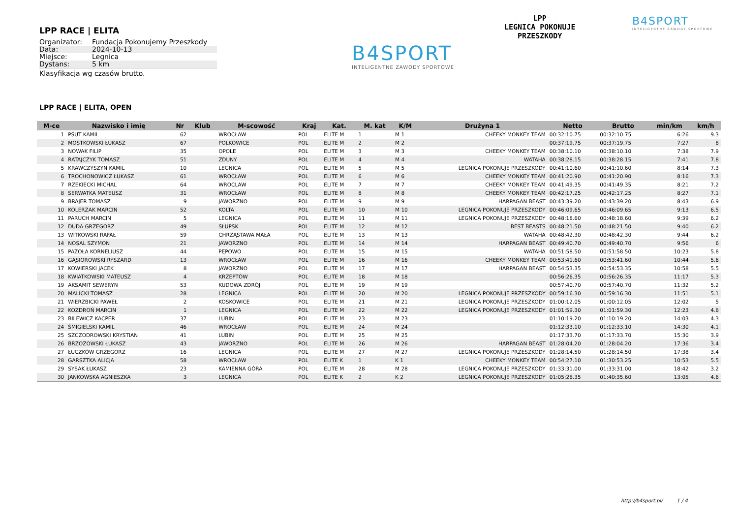LPP RACE | ELITA
| Organizator: | Fundacja Pokonujemy Przeszkody |
| Data: | 2024-10-13 |
| Miejsce: | Legnica |
| Dystans: | 5 km |
Klasyfikacja wg czasów brutto.
B4SPORT
INTELIGENTNE ZAWODY SPORTOWE
LPP
LEGNICA POKONUJE
PRZESZKODY
B4SPORT
INTELIGENTNE ZAWODY SPORTOWE
LPP RACE | ELITA, OPEN
| M-ce | Nazwisko i imię | Nr | Klub | M-scowość | Kraj | Kat. | M. kat | K/M | Drużyna 1 | Netto | Brutto | min/km | km/h |
| --- | --- | --- | --- | --- | --- | --- | --- | --- | --- | --- | --- | --- | --- |
| 1 | PSUT KAMIL | 62 | | WROCŁAW | POL | ELITE M | 1 | M 1 | CHEEKY MONKEY TEAM | 00:32:10.75 | 00:32:10.75 | 6:26 | 9.3 |
| 2 | MOSTKOWSKI ŁUKASZ | 67 | | POLKOWICE | POL | ELITE M | 2 | M 2 | | 00:37:19.75 | 00:37:19.75 | 7:27 | 8 |
| 3 | NOWAK FILIP | 35 | | OPOLE | POL | ELITE M | 3 | M 3 | CHEEKY MONKEY TEAM | 00:38:10.10 | 00:38:10.10 | 7:38 | 7.9 |
| 4 | RATAJCZYK TOMASZ | 51 | | ZDUNY | POL | ELITE M | 4 | M 4 | WATAHA | 00:38:28.15 | 00:38:28.15 | 7:41 | 7.8 |
| 5 | KRAWCZYSZYN KAMIL | 10 | | LEGNICA | POL | ELITE M | 5 | M 5 | LEGNICA POKONUJE PRZESZKODY | 00:41:10.60 | 00:41:10.60 | 8:14 | 7.3 |
| 6 | TROCHONOWICZ ŁUKASZ | 61 | | WROCŁAW | POL | ELITE M | 6 | M 6 | CHEEKY MONKEY TEAM | 00:41:20.90 | 00:41:20.90 | 8:16 | 7.3 |
| 7 | RZEKIECKI MICHAL | 64 | | WROCLAW | POL | ELITE M | 7 | M 7 | CHEEKY MONKEY TEAM | 00:41:49.35 | 00:41:49.35 | 8:21 | 7.2 |
| 8 | SERWATKA MATEUSZ | 31 | | WROCŁAW | POL | ELITE M | 8 | M 8 | CHEEKY MONKEY TEAM | 00:42:17.25 | 00:42:17.25 | 8:27 | 7.1 |
| 9 | BRAJER TOMASZ | 9 | | JAWORZNO | POL | ELITE M | 9 | M 9 | HARPAGAN BEAST | 00:43:39.20 | 00:43:39.20 | 8:43 | 6.9 |
| 10 | KOLERZAK MARCIN | 52 | | KOLTA | POL | ELITE M | 10 | M 10 | LEGNICA POKONUJE PRZESZKODY | 00:46:09.65 | 00:46:09.65 | 9:13 | 6.5 |
| 11 | PARUCH MARCIN | 5 | | LEGNICA | POL | ELITE M | 11 | M 11 | LEGNICA POKONUJE PRZESZKODY | 00:48:18.60 | 00:48:18.60 | 9:39 | 6.2 |
| 12 | DUDA GRZEGORZ | 49 | | SŁUPSK | POL | ELITE M | 12 | M 12 | BEST BEASTS | 00:48:21.50 | 00:48:21.50 | 9:40 | 6.2 |
| 13 | WITKOWSKI RAFAŁ | 59 | | CHRZĄSTAWA MAŁA | POL | ELITE M | 13 | M 13 | WATAHA | 00:48:42.30 | 00:48:42.30 | 9:44 | 6.2 |
| 14 | NOSAL SZYMON | 21 | | JAWORZNO | POL | ELITE M | 14 | M 14 | HARPAGAN BEAST | 00:49:40.70 | 00:49:40.70 | 9:56 | 6 |
| 15 | PAZOŁA KORNELIUSZ | 44 | | PĘPOWO | POL | ELITE M | 15 | M 15 | WATAHA | 00:51:58.50 | 00:51:58.50 | 10:23 | 5.8 |
| 16 | GĄSIOROWSKI RYSZARD | 13 | | WROCŁAW | POL | ELITE M | 16 | M 16 | CHEEKY MONKEY TEAM | 00:53:41.60 | 00:53:41.60 | 10:44 | 5.6 |
| 17 | KOWIERSKI JACEK | 8 | | JAWORZNO | POL | ELITE M | 17 | M 17 | HARPAGAN BEAST | 00:54:53.35 | 00:54:53.35 | 10:58 | 5.5 |
| 18 | KWIATKOWSKI MATEUSZ | 4 | | KRZEPTÓW | POL | ELITE M | 18 | M 18 | | 00:56:26.35 | 00:56:26.35 | 11:17 | 5.3 |
| 19 | AKSAMIT SEWERYN | 53 | | KUDOWA ZDRÓJ | POL | ELITE M | 19 | M 19 | | 00:57:40.70 | 00:57:40.70 | 11:32 | 5.2 |
| 20 | MALICKI TOMASZ | 28 | | LEGNICA | POL | ELITE M | 20 | M 20 | LEGNICA POKONUJE PRZESZKODY | 00:59:16.30 | 00:59:16.30 | 11:51 | 5.1 |
| 21 | WIERZBICKI PAWEŁ | 2 | | KOSKOWICE | POL | ELITE M | 21 | M 21 | LEGNICA POKONUJE PRZESZKODY | 01:00:12.05 | 01:00:12.05 | 12:02 | 5 |
| 22 | KOZDROŃ MARCIN | 1 | | LEGNICA | POL | ELITE M | 22 | M 22 | LEGNICA POKONUJE PRZESZKODY | 01:01:59.30 | 01:01:59.30 | 12:23 | 4.8 |
| 23 | BILEWICZ KACPER | 37 | | LUBIN | POL | ELITE M | 23 | M 23 | | 01:10:19.20 | 01:10:19.20 | 14:03 | 4.3 |
| 24 | ŚMIGIELSKI KAMIL | 46 | | WROCŁAW | POL | ELITE M | 24 | M 24 | | 01:12:33.10 | 01:12:33.10 | 14:30 | 4.1 |
| 25 | SZCZODROWSKI KRYSTIAN | 41 | | LUBIN | POL | ELITE M | 25 | M 25 | | 01:17:33.70 | 01:17:33.70 | 15:30 | 3.9 |
| 26 | BRZOZOWSKI ŁUKASZ | 43 | | JAWORZNO | POL | ELITE M | 26 | M 26 | HARPAGAN BEAST | 01:28:04.20 | 01:28:04.20 | 17:36 | 3.4 |
| 27 | ŁUCZKÓW GRZEGORZ | 16 | | LEGNICA | POL | ELITE M | 27 | M 27 | LEGNICA POKONUJE PRZESZKODY | 01:28:14.50 | 01:28:14.50 | 17:38 | 3.4 |
| 28 | GARSZTKA ALICJA | 58 | | WROCŁAW | POL | ELITE K | 1 | K 1 | CHEEKY MONKEY TEAM | 00:54:27.10 | 01:30:53.25 | 10:53 | 5.5 |
| 29 | SYSAK ŁUKASZ | 23 | | KAMIENNA GÓRA | POL | ELITE M | 28 | M 28 | LEGNICA POKONUJE PRZESZKODY | 01:33:31.00 | 01:33:31.00 | 18:42 | 3.2 |
| 30 | JANKOWSKA AGNIESZKA | 3 | | LEGNICA | POL | ELITE K | 2 | K 2 | LEGNICA POKONUJE PRZESZKODY | 01:05:28.35 | 01:40:35.60 | 13:05 | 4.6 |
http://b4sport.pl/ 1 / 4